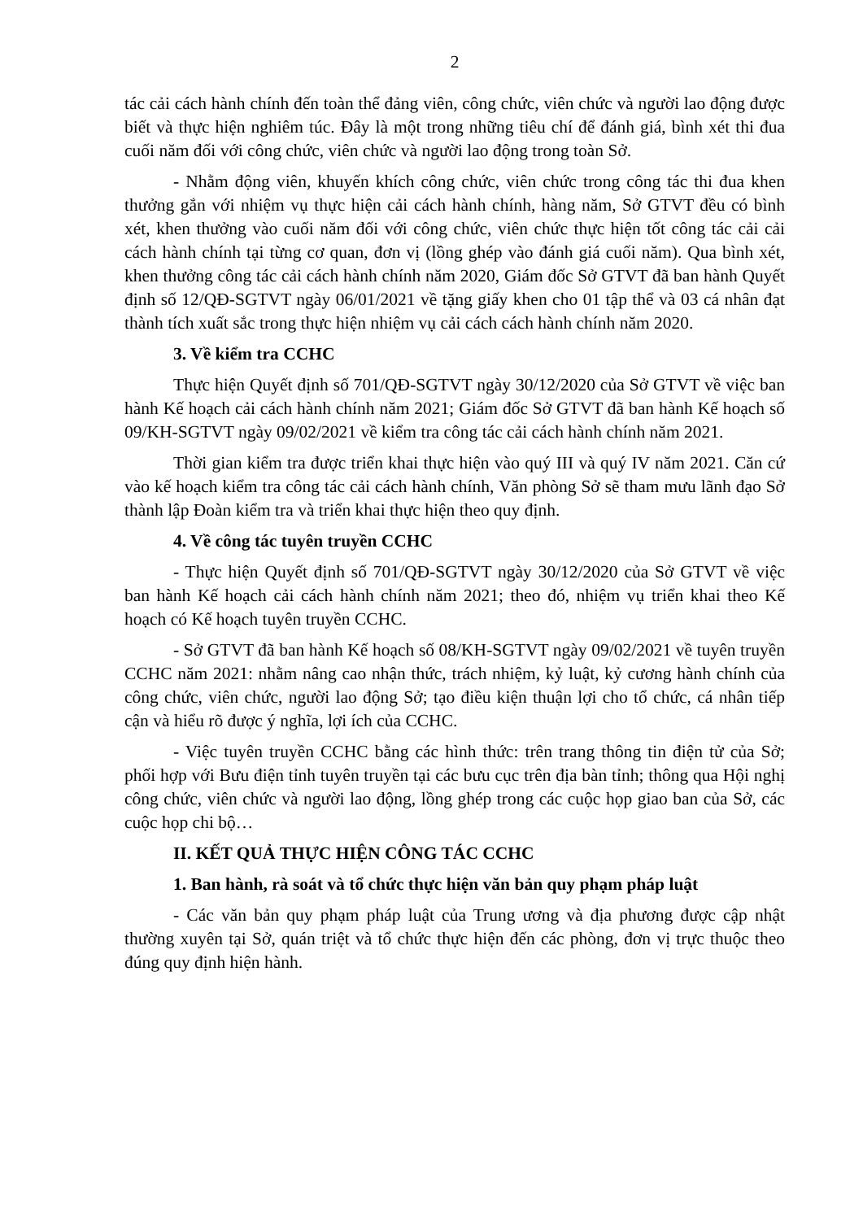2
tác cải cách hành chính đến toàn thể đảng viên, công chức, viên chức và người lao động được biết và thực hiện nghiêm túc. Đây là một trong những tiêu chí để đánh giá, bình xét thi đua cuối năm đối với công chức, viên chức và người lao động trong toàn Sở.
- Nhằm động viên, khuyến khích công chức, viên chức trong công tác thi đua khen thưởng gắn với nhiệm vụ thực hiện cải cách hành chính, hàng năm, Sở GTVT đều có bình xét, khen thưởng vào cuối năm đối với công chức, viên chức thực hiện tốt công tác cải cải cách hành chính tại từng cơ quan, đơn vị (lồng ghép vào đánh giá cuối năm). Qua bình xét, khen thưởng công tác cải cách hành chính năm 2020, Giám đốc Sở GTVT đã ban hành Quyết định số 12/QĐ-SGTVT ngày 06/01/2021 về tặng giấy khen cho 01 tập thể và 03 cá nhân đạt thành tích xuất sắc trong thực hiện nhiệm vụ cải cách cách hành chính năm 2020.
3. Về kiểm tra CCHC
Thực hiện Quyết định số 701/QĐ-SGTVT ngày 30/12/2020 của Sở GTVT về việc ban hành Kế hoạch cải cách hành chính năm 2021; Giám đốc Sở GTVT đã ban hành Kế hoạch số 09/KH-SGTVT ngày 09/02/2021 về kiểm tra công tác cải cách hành chính năm 2021.
Thời gian kiểm tra được triển khai thực hiện vào quý III và quý IV năm 2021. Căn cứ vào kế hoạch kiểm tra công tác cải cách hành chính, Văn phòng Sở sẽ tham mưu lãnh đạo Sở thành lập Đoàn kiểm tra và triển khai thực hiện theo quy định.
4. Về công tác tuyên truyền CCHC
- Thực hiện Quyết định số 701/QĐ-SGTVT ngày 30/12/2020 của Sở GTVT về việc ban hành Kế hoạch cải cách hành chính năm 2021; theo đó, nhiệm vụ triển khai theo Kế hoạch có Kế hoạch tuyên truyền CCHC.
- Sở GTVT đã ban hành Kế hoạch số 08/KH-SGTVT ngày 09/02/2021 về tuyên truyền CCHC năm 2021: nhằm nâng cao nhận thức, trách nhiệm, kỷ luật, kỷ cương hành chính của công chức, viên chức, người lao động Sở; tạo điều kiện thuận lợi cho tổ chức, cá nhân tiếp cận và hiểu rõ được ý nghĩa, lợi ích của CCHC.
- Việc tuyên truyền CCHC bằng các hình thức: trên trang thông tin điện tử của Sở; phối hợp với Bưu điện tỉnh tuyên truyền tại các bưu cục trên địa bàn tỉnh; thông qua Hội nghị công chức, viên chức và người lao động, lồng ghép trong các cuộc họp giao ban của Sở, các cuộc họp chi bộ…
II. KẾT QUẢ THỰC HIỆN CÔNG TÁC CCHC
1. Ban hành, rà soát và tổ chức thực hiện văn bản quy phạm pháp luật
- Các văn bản quy phạm pháp luật của Trung ương và địa phương được cập nhật thường xuyên tại Sở, quán triệt và tổ chức thực hiện đến các phòng, đơn vị trực thuộc theo đúng quy định hiện hành.